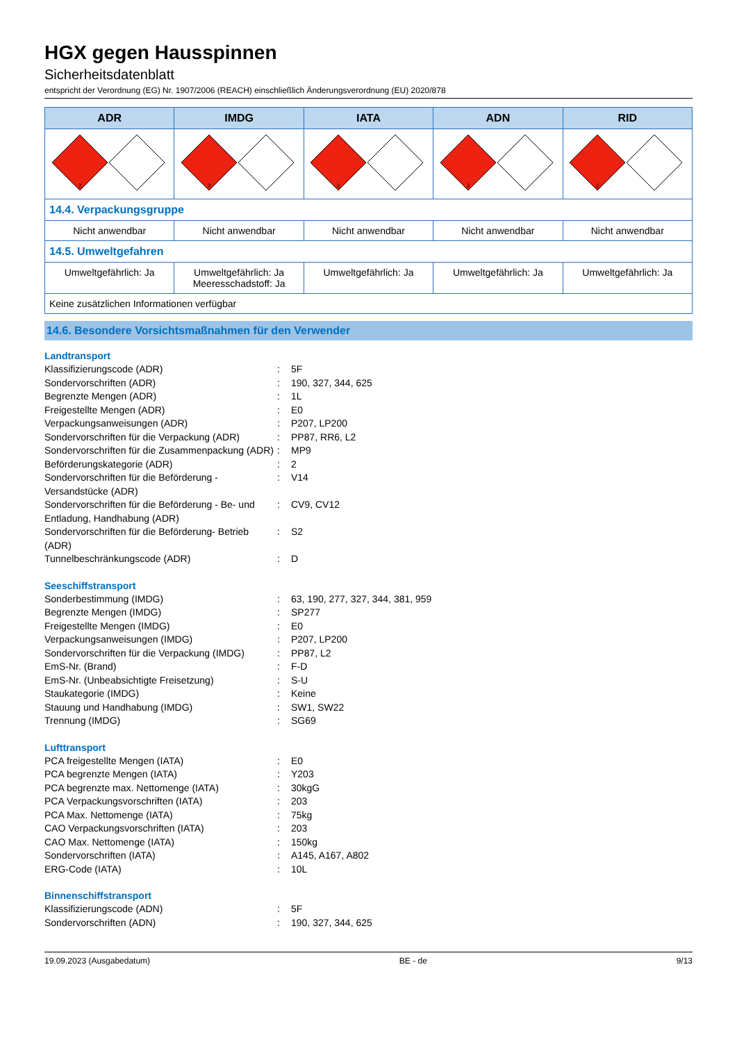HGX gegen Hausspinnen
Sicherheitsdatenblatt
entspricht der Verordnung (EG) Nr. 1907/2006 (REACH) einschließlich Änderungsverordnung (EU) 2020/878
| ADR | IMDG | IATA | ADN | RID |
| --- | --- | --- | --- | --- |
| 2 | 2 | 2 | 2 | 2 |
| 14.4. Verpackungsgruppe | | | | |
| Nicht anwendbar | Nicht anwendbar | Nicht anwendbar | Nicht anwendbar | Nicht anwendbar |
| 14.5. Umweltgefahren | | | | |
| Umweltgefährlich: Ja | Umweltgefährlich: Ja Meeresschadstoff: Ja | Umweltgefährlich: Ja | Umweltgefährlich: Ja | Umweltgefährlich: Ja |
| Keine zusätzlichen Informationen verfügbar | | | | |
14.6. Besondere Vorsichtsmaßnahmen für den Verwender
Landtransport
Klassifizierungscode (ADR): 5F
Sondervorschriften (ADR): 190, 327, 344, 625
Begrenzte Mengen (ADR): 1L
Freigestellte Mengen (ADR): E0
Verpackungsanweisungen (ADR): P207, LP200
Sondervorschriften für die Verpackung (ADR): PP87, RR6, L2
Sondervorschriften für die Zusammenpackung (ADR): MP9
Beförderungskategorie (ADR): 2
Sondervorschriften für die Beförderung - Versandstücke (ADR): V14
Sondervorschriften für die Beförderung - Be- und Entladung, Handhabung (ADR): CV9, CV12
Sondervorschriften für die Beförderung- Betrieb (ADR): S2
Tunnelbeschränkungscode (ADR): D
Seeschiffstransport
Sonderbestimmung (IMDG): 63, 190, 277, 327, 344, 381, 959
Begrenzte Mengen (IMDG): SP277
Freigestellte Mengen (IMDG): E0
Verpackungsanweisungen (IMDG): P207, LP200
Sondervorschriften für die Verpackung (IMDG): PP87, L2
EmS-Nr. (Brand): F-D
EmS-Nr. (Unbeabsichtigte Freisetzung): S-U
Staukategorie (IMDG): Keine
Stauung und Handhabung (IMDG): SW1, SW22
Trennung (IMDG): SG69
Lufttransport
PCA freigestellte Mengen (IATA): E0
PCA begrenzte Mengen (IATA): Y203
PCA begrenzte max. Nettomenge (IATA): 30kgG
PCA Verpackungsvorschriften (IATA): 203
PCA Max. Nettomenge (IATA): 75kg
CAO Verpackungsvorschriften (IATA): 203
CAO Max. Nettomenge (IATA): 150kg
Sondervorschriften (IATA): A145, A167, A802
ERG-Code (IATA): 10L
Binnenschiffstransport
Klassifizierungscode (ADN): 5F
Sondervorschriften (ADN): 190, 327, 344, 625
19.09.2023 (Ausgabedatum) BE - de 9/13